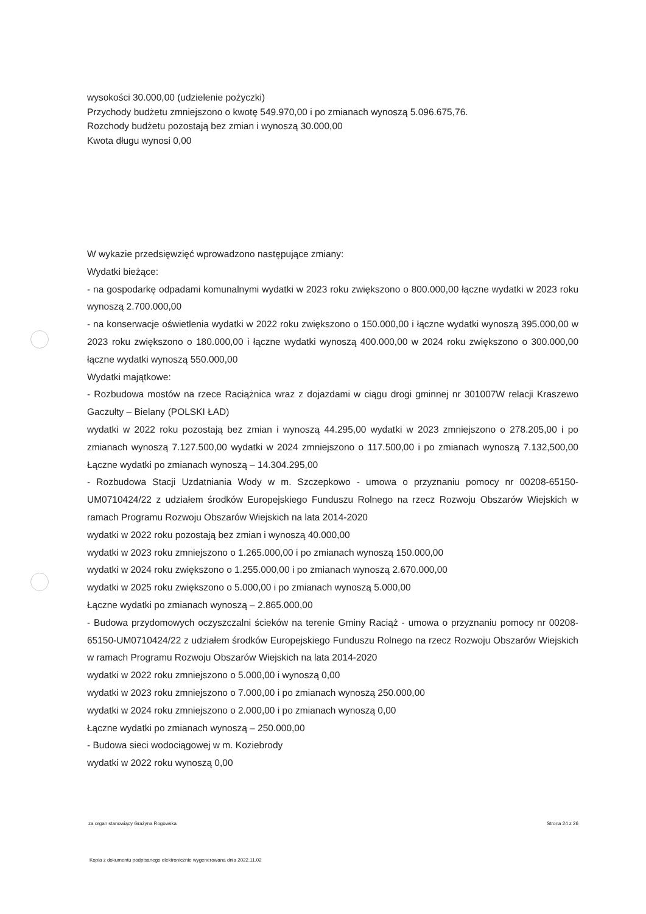wysokości 30.000,00 (udzielenie pożyczki)
Przychody budżetu zmniejszono o kwotę 549.970,00 i po zmianach wynoszą 5.096.675,76.
Rozchody budżetu pozostają bez zmian i wynoszą 30.000,00
Kwota długu wynosi 0,00
W wykazie przedsięwzięć wprowadzono następujące zmiany:
Wydatki bieżące:
- na gospodarkę odpadami komunalnymi wydatki w 2023 roku zwiększono o 800.000,00 łączne wydatki w 2023 roku wynoszą 2.700.000,00
- na konserwacje oświetlenia wydatki w 2022 roku zwiększono o 150.000,00 i łączne wydatki wynoszą 395.000,00 w 2023 roku zwiększono o 180.000,00 i łączne wydatki wynoszą 400.000,00 w 2024 roku zwiększono o 300.000,00 łączne wydatki wynoszą 550.000,00
Wydatki majątkowe:
- Rozbudowa mostów na rzece Raciążnica wraz z dojazdami w ciągu drogi gminnej nr 301007W relacji Kraszewo Gaczułty – Bielany (POLSKI ŁAD)
wydatki w 2022 roku pozostają bez zmian i wynoszą 44.295,00 wydatki w 2023 zmniejszono o 278.205,00 i po zmianach wynoszą 7.127.500,00 wydatki w 2024 zmniejszono o 117.500,00 i po zmianach wynoszą 7.132,500,00 Łączne wydatki po zmianach wynoszą – 14.304.295,00
- Rozbudowa Stacji Uzdatniania Wody w m. Szczepkowo - umowa o przyznaniu pomocy nr 00208-65150-UM0710424/22 z udziałem środków Europejskiego Funduszu Rolnego na rzecz Rozwoju Obszarów Wiejskich w ramach Programu Rozwoju Obszarów Wiejskich na lata 2014-2020
wydatki w 2022 roku pozostają bez zmian i wynoszą 40.000,00
wydatki w 2023 roku zmniejszono o 1.265.000,00 i po zmianach wynoszą 150.000,00
wydatki w 2024 roku zwiększono o 1.255.000,00 i po zmianach wynoszą 2.670.000,00
wydatki w 2025 roku zwiększono o 5.000,00 i po zmianach wynoszą 5.000,00
Łączne wydatki po zmianach wynoszą – 2.865.000,00
- Budowa przydomowych oczyszczalni ścieków na terenie Gminy Raciąż - umowa o przyznaniu pomocy nr 00208-65150-UM0710424/22 z udziałem środków Europejskiego Funduszu Rolnego na rzecz Rozwoju Obszarów Wiejskich w ramach Programu Rozwoju Obszarów Wiejskich na lata 2014-2020
wydatki w 2022 roku zmniejszono o 5.000,00 i wynoszą 0,00
wydatki w 2023 roku zmniejszono o 7.000,00 i po zmianach wynoszą 250.000,00
wydatki w 2024 roku zmniejszono o 2.000,00 i po zmianach wynoszą 0,00
Łączne wydatki po zmianach wynoszą – 250.000,00
- Budowa sieci wodociągowej w m. Koziebrody
wydatki w 2022 roku wynoszą 0,00
za organ stanowiący Grażyna Rogowska Strona 24 z 26
Kopia z dokumentu podpisanego elektronicznie wygenerowana dnia 2022.11.02